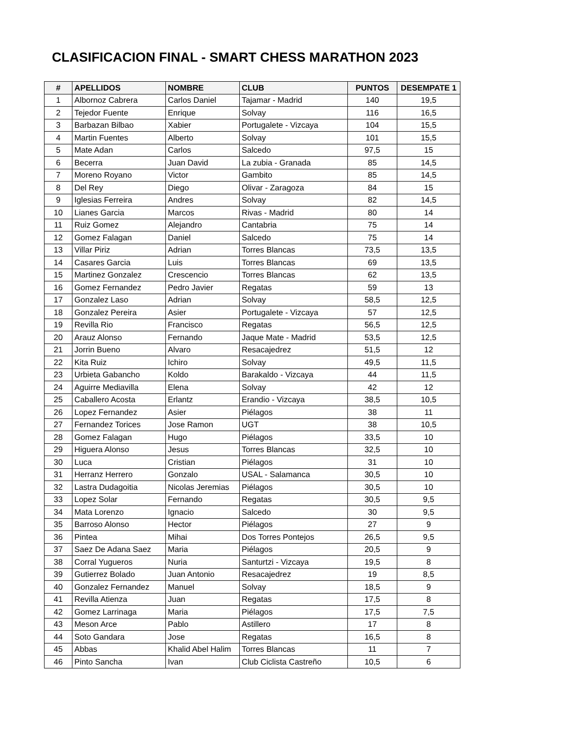CLASIFICACION FINAL - SMART CHESS MARATHON 2023
| # | APELLIDOS | NOMBRE | CLUB | PUNTOS | DESEMPATE 1 |
| --- | --- | --- | --- | --- | --- |
| 1 | Albornoz Cabrera | Carlos Daniel | Tajamar - Madrid | 140 | 19,5 |
| 2 | Tejedor Fuente | Enrique | Solvay | 116 | 16,5 |
| 3 | Barbazan Bilbao | Xabier | Portugalete - Vizcaya | 104 | 15,5 |
| 4 | Martin Fuentes | Alberto | Solvay | 101 | 15,5 |
| 5 | Mate Adan | Carlos | Salcedo | 97,5 | 15 |
| 6 | Becerra | Juan David | La zubia - Granada | 85 | 14,5 |
| 7 | Moreno Royano | Victor | Gambito | 85 | 14,5 |
| 8 | Del Rey | Diego | Olivar - Zaragoza | 84 | 15 |
| 9 | Iglesias Ferreira | Andres | Solvay | 82 | 14,5 |
| 10 | Lianes Garcia | Marcos | Rivas - Madrid | 80 | 14 |
| 11 | Ruiz Gomez | Alejandro | Cantabria | 75 | 14 |
| 12 | Gomez Falagan | Daniel | Salcedo | 75 | 14 |
| 13 | Villar Piriz | Adrian | Torres Blancas | 73,5 | 13,5 |
| 14 | Casares Garcia | Luis | Torres Blancas | 69 | 13,5 |
| 15 | Martinez Gonzalez | Crescencio | Torres Blancas | 62 | 13,5 |
| 16 | Gomez Fernandez | Pedro Javier | Regatas | 59 | 13 |
| 17 | Gonzalez Laso | Adrian | Solvay | 58,5 | 12,5 |
| 18 | Gonzalez Pereira | Asier | Portugalete - Vizcaya | 57 | 12,5 |
| 19 | Revilla Rio | Francisco | Regatas | 56,5 | 12,5 |
| 20 | Arauz Alonso | Fernando | Jaque Mate - Madrid | 53,5 | 12,5 |
| 21 | Jorrin Bueno | Alvaro | Resacajedrez | 51,5 | 12 |
| 22 | Kita Ruiz | Ichiro | Solvay | 49,5 | 11,5 |
| 23 | Urbieta Gabancho | Koldo | Barakaldo - Vizcaya | 44 | 11,5 |
| 24 | Aguirre Mediavilla | Elena | Solvay | 42 | 12 |
| 25 | Caballero Acosta | Erlantz | Erandio - Vizcaya | 38,5 | 10,5 |
| 26 | Lopez Fernandez | Asier | Piélagos | 38 | 11 |
| 27 | Fernandez Torices | Jose Ramon | UGT | 38 | 10,5 |
| 28 | Gomez Falagan | Hugo | Piélagos | 33,5 | 10 |
| 29 | Higuera Alonso | Jesus | Torres Blancas | 32,5 | 10 |
| 30 | Luca | Cristian | Piélagos | 31 | 10 |
| 31 | Herranz Herrero | Gonzalo | USAL - Salamanca | 30,5 | 10 |
| 32 | Lastra Dudagoitia | Nicolas Jeremias | Piélagos | 30,5 | 10 |
| 33 | Lopez Solar | Fernando | Regatas | 30,5 | 9,5 |
| 34 | Mata Lorenzo | Ignacio | Salcedo | 30 | 9,5 |
| 35 | Barroso Alonso | Hector | Piélagos | 27 | 9 |
| 36 | Pintea | Mihai | Dos Torres Pontejos | 26,5 | 9,5 |
| 37 | Saez De Adana Saez | Maria | Piélagos | 20,5 | 9 |
| 38 | Corral Yugueros | Nuria | Santurtzi - Vizcaya | 19,5 | 8 |
| 39 | Gutierrez Bolado | Juan Antonio | Resacajedrez | 19 | 8,5 |
| 40 | Gonzalez Fernandez | Manuel | Solvay | 18,5 | 9 |
| 41 | Revilla Atienza | Juan | Regatas | 17,5 | 8 |
| 42 | Gomez Larrinaga | Maria | Piélagos | 17,5 | 7,5 |
| 43 | Meson Arce | Pablo | Astillero | 17 | 8 |
| 44 | Soto Gandara | Jose | Regatas | 16,5 | 8 |
| 45 | Abbas | Khalid Abel Halim | Torres Blancas | 11 | 7 |
| 46 | Pinto Sancha | Ivan | Club Ciclista Castreño | 10,5 | 6 |